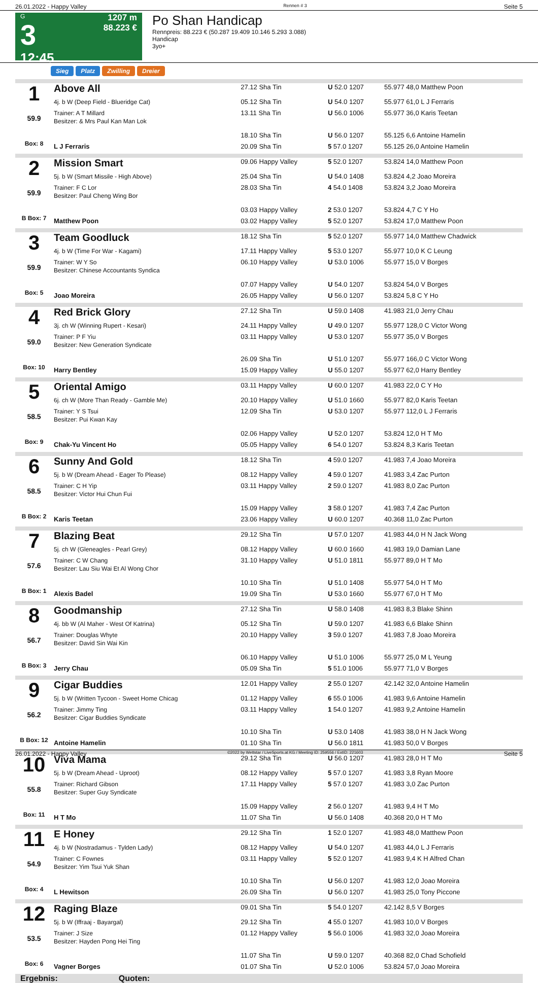26.01.2022 - Happy Valley Rennen # 3 Seite 5
G
3
12:45
1207 m
88.223 €
Po Shan Handicap
Rennpreis: 88.223 € (50.287 19.409 10.146 5.293 3.088)
Handicap
3yo+
Sieg Platz Zwilling Dreier
| 1 59.9 Box: 8 | Above All | 27.12 Sha Tin | U 52.0 1207 | 55.977 48,0 Matthew Poon |
| | 4j. b W (Deep Field - Blueridge Cat) | 05.12 Sha Tin | U 54.0 1207 | 55.977 61,0 L J Ferraris |
| | Trainer: A T Millard Besitzer: & Mrs Paul Kan Man Lok | 13.11 Sha Tin | U 56.0 1006 | 55.977 36,0 Karis Teetan |
| | | 18.10 Sha Tin | U 56.0 1207 | 55.125 6,6 Antoine Hamelin |
| | L J Ferraris | 20.09 Sha Tin | 5 57.0 1207 | 55.125 26,0 Antoine Hamelin |
| 2 59.9 B Box: 7 | Mission Smart | 09.06 Happy Valley | 5 52.0 1207 | 53.824 14,0 Matthew Poon |
| | 5j. b W (Smart Missile - High Above) | 25.04 Sha Tin | U 54.0 1408 | 53.824 4,2 Joao Moreira |
| | Trainer: F C Lor Besitzer: Paul Cheng Wing Bor | 28.03 Sha Tin | 4 54.0 1408 | 53.824 3,2 Joao Moreira |
| | | 03.03 Happy Valley | 2 53.0 1207 | 53.824 4,7 C Y Ho |
| | Matthew Poon | 03.02 Happy Valley | 5 52.0 1207 | 53.824 17,0 Matthew Poon |
| 3 59.9 Box: 5 | Team Goodluck | 18.12 Sha Tin | 5 52.0 1207 | 55.977 14,0 Matthew Chadwick |
| | 4j. b W (Time For War - Kagami) | 17.11 Happy Valley | 5 53.0 1207 | 55.977 10,0 K C Leung |
| | Trainer: W Y So Besitzer: Chinese Accountants Syndica | 06.10 Happy Valley | U 53.0 1006 | 55.977 15,0 V Borges |
| | | 07.07 Happy Valley | U 54.0 1207 | 53.824 54,0 V Borges |
| | Joao Moreira | 26.05 Happy Valley | U 56.0 1207 | 53.824 5,8 C Y Ho |
| 4 59.0 Box: 10 | Red Brick Glory | 27.12 Sha Tin | U 59.0 1408 | 41.983 21,0 Jerry Chau |
| | 3j. ch W (Winning Rupert - Kesari) | 24.11 Happy Valley | U 49.0 1207 | 55.977 128,0 C Victor Wong |
| | Trainer: P F Yiu Besitzer: New Generation Syndicate | 03.11 Happy Valley | U 53.0 1207 | 55.977 35,0 V Borges |
| | | 26.09 Sha Tin | U 51.0 1207 | 55.977 166,0 C Victor Wong |
| | Harry Bentley | 15.09 Happy Valley | U 55.0 1207 | 55.977 62,0 Harry Bentley |
| 5 58.5 Box: 9 | Oriental Amigo | 03.11 Happy Valley | U 60.0 1207 | 41.983 22,0 C Y Ho |
| | 6j. ch W (More Than Ready - Gamble Me) | 20.10 Happy Valley | U 51.0 1660 | 55.977 82,0 Karis Teetan |
| | Trainer: Y S Tsui Besitzer: Pui Kwan Kay | 12.09 Sha Tin | U 53.0 1207 | 55.977 112,0 L J Ferraris |
| | | 02.06 Happy Valley | U 52.0 1207 | 53.824 12,0 H T Mo |
| | Chak-Yu Vincent Ho | 05.05 Happy Valley | 6 54.0 1207 | 53.824 8,3 Karis Teetan |
| 6 58.5 B Box: 2 | Sunny And Gold | 18.12 Sha Tin | 4 59.0 1207 | 41.983 7,4 Joao Moreira |
| | 5j. b W (Dream Ahead - Eager To Please) | 08.12 Happy Valley | 4 59.0 1207 | 41.983 3,4 Zac Purton |
| | Trainer: C H Yip Besitzer: Victor Hui Chun Fui | 03.11 Happy Valley | 2 59.0 1207 | 41.983 8,0 Zac Purton |
| | | 15.09 Happy Valley | 3 58.0 1207 | 41.983 7,4 Zac Purton |
| | Karis Teetan | 23.06 Happy Valley | U 60.0 1207 | 40.368 11,0 Zac Purton |
| 7 57.6 B Box: 1 | Blazing Beat | 29.12 Sha Tin | U 57.0 1207 | 41.983 44,0 H N Jack Wong |
| | 5j. ch W (Gleneagles - Pearl Grey) | 08.12 Happy Valley | U 60.0 1660 | 41.983 19,0 Damian Lane |
| | Trainer: C W Chang Besitzer: Lau Siu Wai Et Al Wong Chor | 31.10 Happy Valley | U 51.0 1811 | 55.977 89,0 H T Mo |
| | | 10.10 Sha Tin | U 51.0 1408 | 55.977 54,0 H T Mo |
| | Alexis Badel | 19.09 Sha Tin | U 53.0 1660 | 55.977 67,0 H T Mo |
| 8 56.7 B Box: 3 | Goodmanship | 27.12 Sha Tin | U 58.0 1408 | 41.983 8,3 Blake Shinn |
| | 4j. bb W (Al Maher - West Of Katrina) | 05.12 Sha Tin | U 59.0 1207 | 41.983 6,6 Blake Shinn |
| | Trainer: Douglas Whyte Besitzer: David Sin Wai Kin | 20.10 Happy Valley | 3 59.0 1207 | 41.983 7,8 Joao Moreira |
| | | 06.10 Happy Valley | U 51.0 1006 | 55.977 25,0 M L Yeung |
| | Jerry Chau | 05.09 Sha Tin | 5 51.0 1006 | 55.977 71,0 V Borges |
| 9 56.2 B Box: 12 | Cigar Buddies | 12.01 Happy Valley | 2 55.0 1207 | 42.142 32,0 Antoine Hamelin |
| | 5j. b W (Written Tycoon - Sweet Home Chicag | 01.12 Happy Valley | 6 55.0 1006 | 41.983 9,6 Antoine Hamelin |
| | Trainer: Jimmy Ting Besitzer: Cigar Buddies Syndicate | 03.11 Happy Valley | 1 54.0 1207 | 41.983 9,2 Antoine Hamelin |
| | | 10.10 Sha Tin | U 53.0 1408 | 41.983 38,0 H N Jack Wong |
| | Antoine Hamelin | 01.10 Sha Tin | U 56.0 1811 | 41.983 50,0 V Borges |
| 10 55.8 Box: 11 | Viva Mama | 29.12 Sha Tin | U 56.0 1207 | 41.983 28,0 H T Mo |
| | 5j. b W (Dream Ahead - Uproot) | 08.12 Happy Valley | 5 57.0 1207 | 41.983 3,8 Ryan Moore |
| | Trainer: Richard Gibson Besitzer: Super Guy Syndicate | 17.11 Happy Valley | 5 57.0 1207 | 41.983 3,0 Zac Purton |
| | | 15.09 Happy Valley | 2 56.0 1207 | 41.983 9,4 H T Mo |
| | H T Mo | 11.07 Sha Tin | U 56.0 1408 | 40.368 20,0 H T Mo |
| 11 54.9 Box: 4 | E Honey | 29.12 Sha Tin | 1 52.0 1207 | 41.983 48,0 Matthew Poon |
| | 4j. b W (Nostradamus - Tylden Lady) | 08.12 Happy Valley | U 54.0 1207 | 41.983 44,0 L J Ferraris |
| | Trainer: C Fownes Besitzer: Yim Tsui Yuk Shan | 03.11 Happy Valley | 5 52.0 1207 | 41.983 9,4 K H Alfred Chan |
| | | 10.10 Sha Tin | U 56.0 1207 | 41.983 12,0 Joao Moreira |
| | L Hewitson | 26.09 Sha Tin | U 56.0 1207 | 41.983 25,0 Tony Piccone |
| 12 53.5 Box: 6 | Raging Blaze | 09.01 Sha Tin | 5 54.0 1207 | 42.142 8,5 V Borges |
| | 5j. b W (Iffraaj - Bayargal) | 29.12 Sha Tin | 4 55.0 1207 | 41.983 10,0 V Borges |
| | Trainer: J Size Besitzer: Hayden Pong Hei Ting | 01.12 Happy Valley | 5 56.0 1006 | 41.983 32,0 Joao Moreira |
| | | 11.07 Sha Tin | U 59.0 1207 | 40.368 82,0 Chad Schofield |
| | Vagner Borges | 01.07 Sha Tin | U 52.0 1006 | 53.824 57,0 Joao Moreira |
Ergebnis: Quoten:
26.01.2022 - Happy Valley ©2022 by Wettstar / LiveSports.at KG / Meeting ID: 259556 / ExtID: 221603 Seite 5